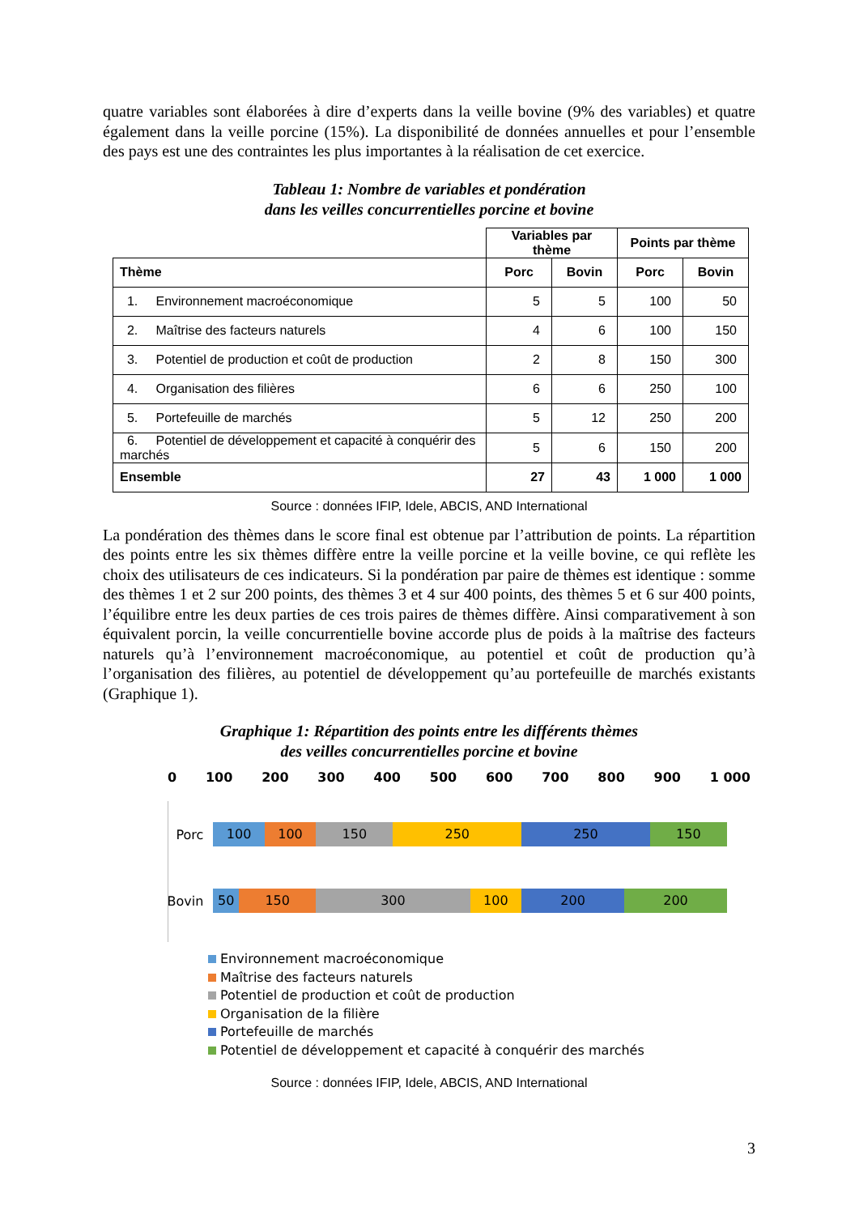quatre variables sont élaborées à dire d’experts dans la veille bovine (9% des variables) et quatre également dans la veille porcine (15%). La disponibilité de données annuelles et pour l’ensemble des pays est une des contraintes les plus importantes à la réalisation de cet exercice.
Tableau 1: Nombre de variables et pondération
dans les veilles concurrentielles porcine et bovine
| | Variables par thème | | Points par thème | |
| Thème | Porc | Bovin | Porc | Bovin |
| 1. Environnement macroéconomique | 5 | 5 | 100 | 50 |
| 2. Maîtrise des facteurs naturels | 4 | 6 | 100 | 150 |
| 3. Potentiel de production et coût de production | 2 | 8 | 150 | 300 |
| 4. Organisation des filières | 6 | 6 | 250 | 100 |
| 5. Portefeuille de marchés | 5 | 12 | 250 | 200 |
| 6. Potentiel de développement et capacité à conquérir des marchés | 5 | 6 | 150 | 200 |
| Ensemble | 27 | 43 | 1 000 | 1 000 |
Source : données IFIP, Idele, ABCIS, AND International
La pondération des thèmes dans le score final est obtenue par l’attribution de points. La répartition des points entre les six thèmes diffère entre la veille porcine et la veille bovine, ce qui reflète les choix des utilisateurs de ces indicateurs. Si la pondération par paire de thèmes est identique : somme des thèmes 1 et 2 sur 200 points, des thèmes 3 et 4 sur 400 points, des thèmes 5 et 6 sur 400 points, l’équilibre entre les deux parties de ces trois paires de thèmes diffère. Ainsi comparativement à son équivalent porcin, la veille concurrentielle bovine accorde plus de poids à la maîtrise des facteurs naturels qu’à l’environnement macroéconomique, au potentiel et coût de production qu’à l’organisation des filières, au potentiel de développement qu’au portefeuille de marchés existants (Graphique 1).
Graphique 1: Répartition des points entre les différents thèmes
des veilles concurrentielles porcine et bovine
0 100 200 300 400 500 600 700 800 900 1 000
Porc
100 100 150 250 250 150
Bovin
50 150 300 100 200 200
Environnement macroéconomique
Maîtrise des facteurs naturels
Potentiel de production et coût de production
Organisation de la filière
Portefeuille de marchés
Potentiel de développement et capacité à conquérir des marchés
Source : données IFIP, Idele, ABCIS, AND International
3